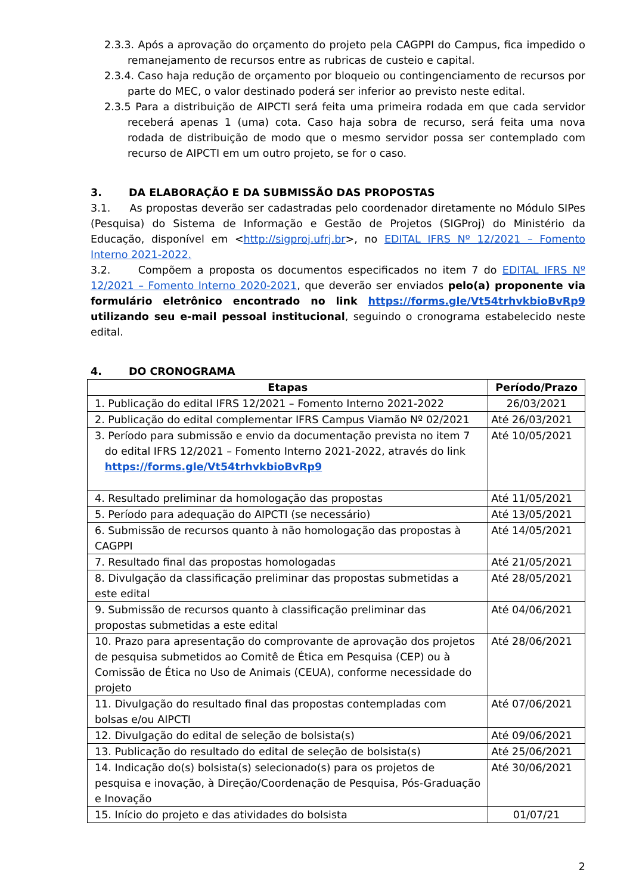2.3.3. Após a aprovação do orçamento do projeto pela CAGPPI do Campus, fica impedido o remanejamento de recursos entre as rubricas de custeio e capital.
2.3.4. Caso haja redução de orçamento por bloqueio ou contingenciamento de recursos por parte do MEC, o valor destinado poderá ser inferior ao previsto neste edital.
2.3.5 Para a distribuição de AIPCTI será feita uma primeira rodada em que cada servidor receberá apenas 1 (uma) cota. Caso haja sobra de recurso, será feita uma nova rodada de distribuição de modo que o mesmo servidor possa ser contemplado com recurso de AIPCTI em um outro projeto, se for o caso.
3. DA ELABORAÇÃO E DA SUBMISSÃO DAS PROPOSTAS
3.1. As propostas deverão ser cadastradas pelo coordenador diretamente no Módulo SIPes (Pesquisa) do Sistema de Informação e Gestão de Projetos (SIGProj) do Ministério da Educação, disponível em <http://sigproj.ufrj.br>, no EDITAL IFRS Nº 12/2021 – Fomento Interno 2021-2022.
3.2. Compõem a proposta os documentos especificados no item 7 do EDITAL IFRS Nº 12/2021 – Fomento Interno 2020-2021, que deverão ser enviados pelo(a) proponente via formulário eletrônico encontrado no link https://forms.gle/Vt54trhvkbioBvRp9 utilizando seu e-mail pessoal institucional, seguindo o cronograma estabelecido neste edital.
4. DO CRONOGRAMA
| Etapas | Período/Prazo |
| --- | --- |
| 1. Publicação do edital IFRS 12/2021 – Fomento Interno 2021-2022 | 26/03/2021 |
| 2. Publicação do edital complementar IFRS Campus Viamão Nº 02/2021 | Até 26/03/2021 |
| 3. Período para submissão e envio da documentação prevista no item 7 do edital IFRS 12/2021 – Fomento Interno 2021-2022, através do link https://forms.gle/Vt54trhvkbioBvRp9 | Até 10/05/2021 |
| 4. Resultado preliminar da homologação das propostas | Até 11/05/2021 |
| 5. Período para adequação do AIPCTI (se necessário) | Até 13/05/2021 |
| 6. Submissão de recursos quanto à não homologação das propostas à CAGPPI | Até 14/05/2021 |
| 7. Resultado final das propostas homologadas | Até 21/05/2021 |
| 8. Divulgação da classificação preliminar das propostas submetidas a este edital | Até 28/05/2021 |
| 9. Submissão de recursos quanto à classificação preliminar das propostas submetidas a este edital | Até 04/06/2021 |
| 10. Prazo para apresentação do comprovante de aprovação dos projetos de pesquisa submetidos ao Comitê de Ética em Pesquisa (CEP) ou à Comissão de Ética no Uso de Animais (CEUA), conforme necessidade do projeto | Até 28/06/2021 |
| 11. Divulgação do resultado final das propostas contempladas com bolsas e/ou AIPCTI | Até 07/06/2021 |
| 12. Divulgação do edital de seleção de bolsista(s) | Até 09/06/2021 |
| 13. Publicação do resultado do edital de seleção de bolsista(s) | Até 25/06/2021 |
| 14. Indicação do(s) bolsista(s) selecionado(s) para os projetos de pesquisa e inovação, à Direção/Coordenação de Pesquisa, Pós-Graduação e Inovação | Até 30/06/2021 |
| 15. Início do projeto e das atividades do bolsista | 01/07/21 |
2